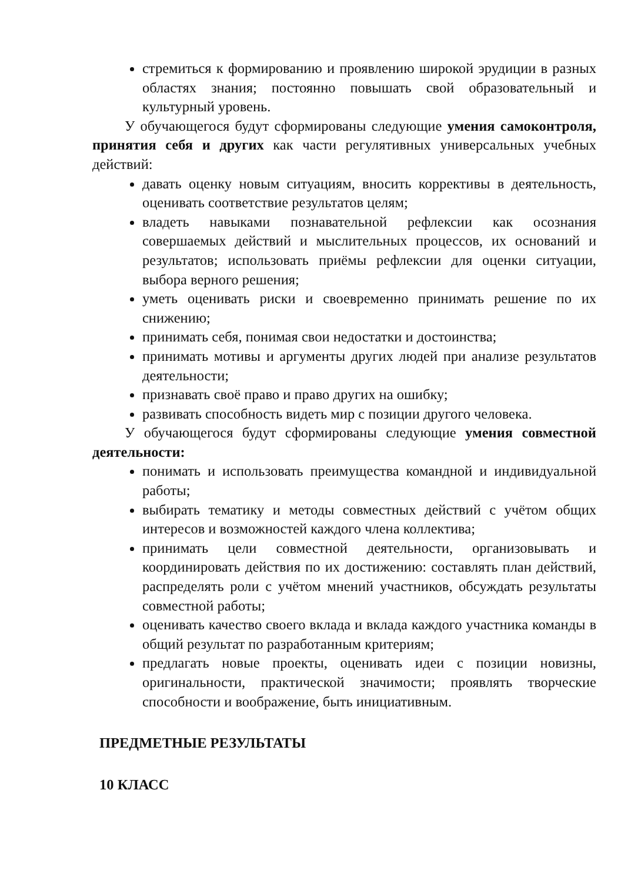стремиться к формированию и проявлению широкой эрудиции в разных областях знания; постоянно повышать свой образовательный и культурный уровень.
У обучающегося будут сформированы следующие умения самоконтроля, принятия себя и других как части регулятивных универсальных учебных действий:
давать оценку новым ситуациям, вносить коррективы в деятельность, оценивать соответствие результатов целям;
владеть навыками познавательной рефлексии как осознания совершаемых действий и мыслительных процессов, их оснований и результатов; использовать приёмы рефлексии для оценки ситуации, выбора верного решения;
уметь оценивать риски и своевременно принимать решение по их снижению;
принимать себя, понимая свои недостатки и достоинства;
принимать мотивы и аргументы других людей при анализе результатов деятельности;
признавать своё право и право других на ошибку;
развивать способность видеть мир с позиции другого человека.
У обучающегося будут сформированы следующие умения совместной деятельности:
понимать и использовать преимущества командной и индивидуальной работы;
выбирать тематику и методы совместных действий с учётом общих интересов и возможностей каждого члена коллектива;
принимать цели совместной деятельности, организовывать и координировать действия по их достижению: составлять план действий, распределять роли с учётом мнений участников, обсуждать результаты совместной работы;
оценивать качество своего вклада и вклада каждого участника команды в общий результат по разработанным критериям;
предлагать новые проекты, оценивать идеи с позиции новизны, оригинальности, практической значимости; проявлять творческие способности и воображение, быть инициативным.
ПРЕДМЕТНЫЕ РЕЗУЛЬТАТЫ
10 КЛАСС